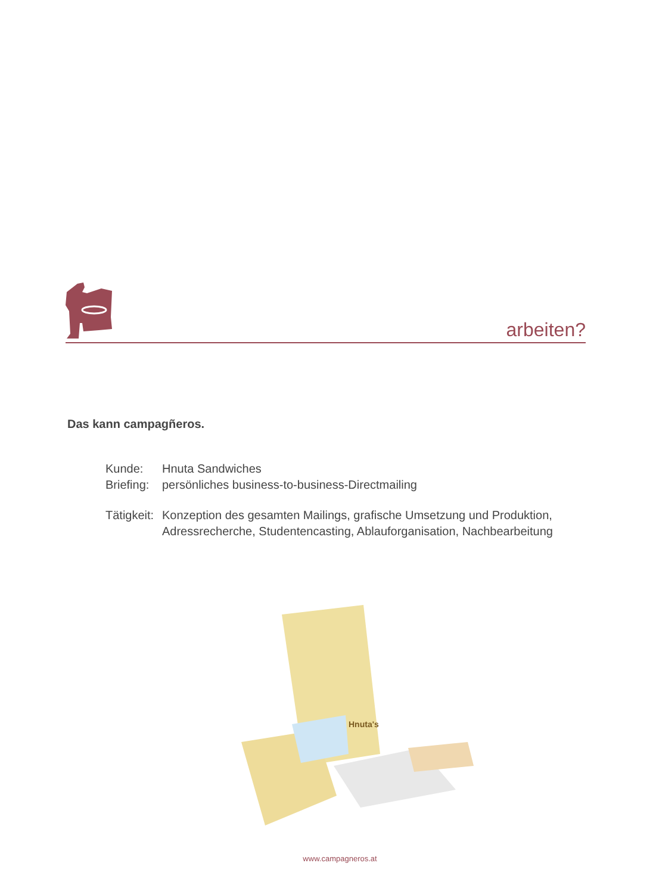arbeiten?
Das kann campagñeros.
| Kunde: | Hnuta Sandwiches |
| Briefing: | persönliches business-to-business-Directmailing |
| Tätigkeit: | Konzeption des gesamten Mailings, grafische Umsetzung und Produktion, Adressrecherche, Studentencasting, Ablauforganisation, Nachbearbeitung |
Hnuta's
www.campagneros.at